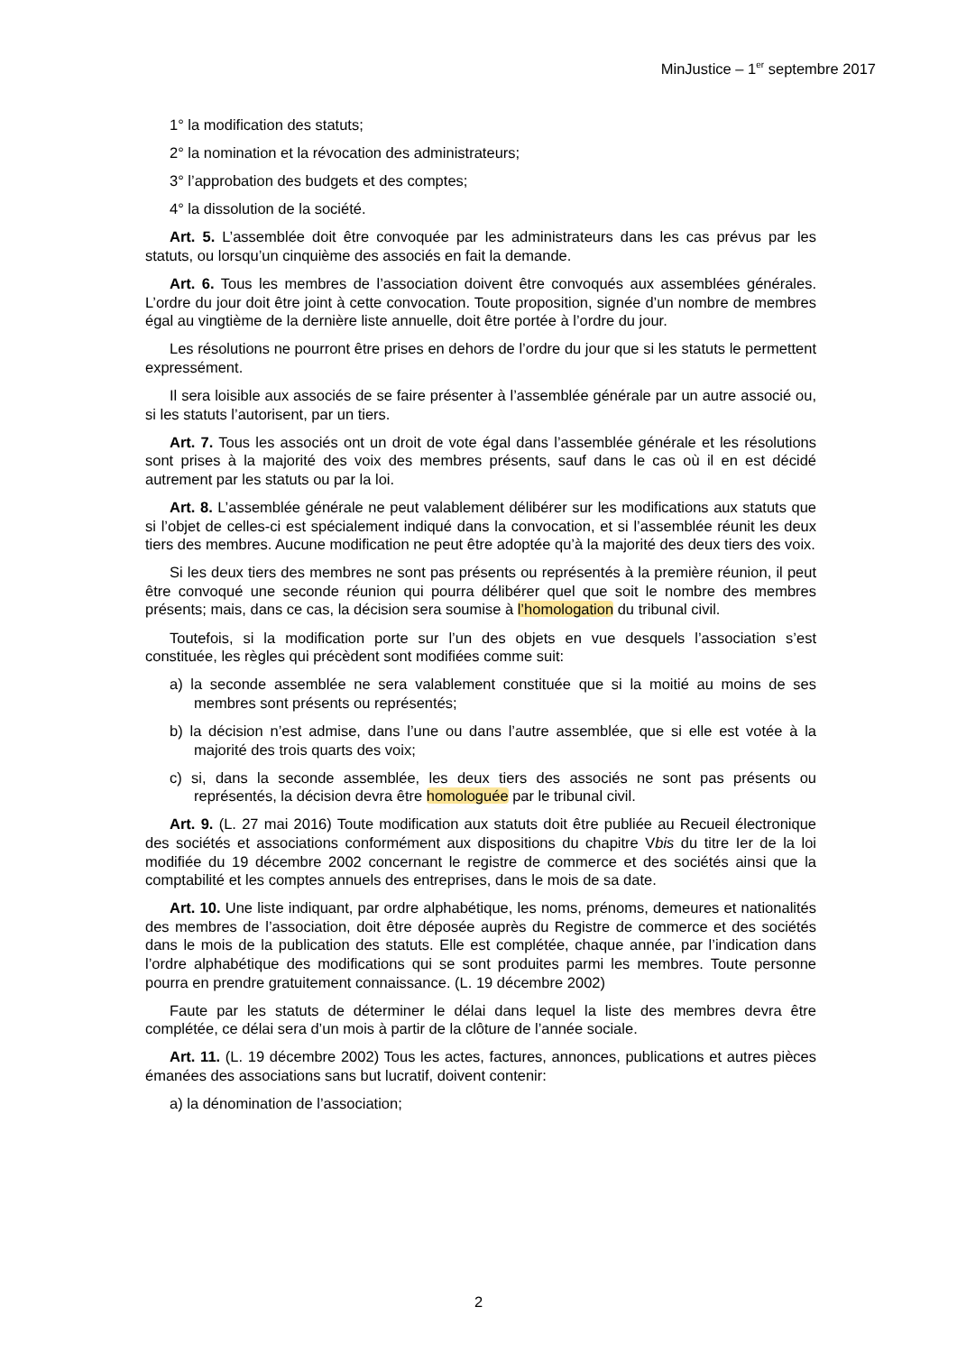MinJustice – 1<sup>er</sup> septembre 2017
1° la modification des statuts;
2° la nomination et la révocation des administrateurs;
3° l’approbation des budgets et des comptes;
4° la dissolution de la société.
Art. 5. L’assemblée doit être convoquée par les administrateurs dans les cas prévus par les statuts, ou lorsqu’un cinquième des associés en fait la demande.
Art. 6. Tous les membres de l’association doivent être convoqués aux assemblées générales. L’ordre du jour doit être joint à cette convocation. Toute proposition, signée d’un nombre de membres égal au vingtième de la dernière liste annuelle, doit être portée à l’ordre du jour.
Les résolutions ne pourront être prises en dehors de l’ordre du jour que si les statuts le permettent expressément.
Il sera loisible aux associés de se faire présenter à l’assemblée générale par un autre associé ou, si les statuts l’autorisent, par un tiers.
Art. 7. Tous les associés ont un droit de vote égal dans l’assemblée générale et les résolutions sont prises à la majorité des voix des membres présents, sauf dans le cas où il en est décidé autrement par les statuts ou par la loi.
Art. 8. L’assemblée générale ne peut valablement délibérer sur les modifications aux statuts que si l’objet de celles-ci est spécialement indiqué dans la convocation, et si l’assemblée réunit les deux tiers des membres. Aucune modification ne peut être adoptée qu’à la majorité des deux tiers des voix.
Si les deux tiers des membres ne sont pas présents ou représentés à la première réunion, il peut être convoqué une seconde réunion qui pourra délibérer quel que soit le nombre des membres présents; mais, dans ce cas, la décision sera soumise à l’homologation du tribunal civil.
Toutefois, si la modification porte sur l’un des objets en vue desquels l’association s’est constituée, les règles qui précèdent sont modifiées comme suit:
a) la seconde assemblée ne sera valablement constituée que si la moitié au moins de ses membres sont présents ou représentés;
b) la décision n’est admise, dans l’une ou dans l’autre assemblée, que si elle est votée à la majorité des trois quarts des voix;
c) si, dans la seconde assemblée, les deux tiers des associés ne sont pas présents ou représentés, la décision devra être homologuée par le tribunal civil.
Art. 9. (L. 27 mai 2016) Toute modification aux statuts doit être publiée au Recueil électronique des sociétés et associations conformément aux dispositions du chapitre Vbis du titre Ier de la loi modifiée du 19 décembre 2002 concernant le registre de commerce et des sociétés ainsi que la comptabilité et les comptes annuels des entreprises, dans le mois de sa date.
Art. 10. Une liste indiquant, par ordre alphabétique, les noms, prénoms, demeures et nationalités des membres de l’association, doit être déposée auprès du Registre de commerce et des sociétés dans le mois de la publication des statuts. Elle est complétée, chaque année, par l’indication dans l’ordre alphabétique des modifications qui se sont produites parmi les membres. Toute personne pourra en prendre gratuitement connaissance. (L. 19 décembre 2002)
Faute par les statuts de déterminer le délai dans lequel la liste des membres devra être complétée, ce délai sera d’un mois à partir de la clôture de l’année sociale.
Art. 11. (L. 19 décembre 2002) Tous les actes, factures, annonces, publications et autres pièces émanées des associations sans but lucratif, doivent contenir:
a) la dénomination de l’association;
2